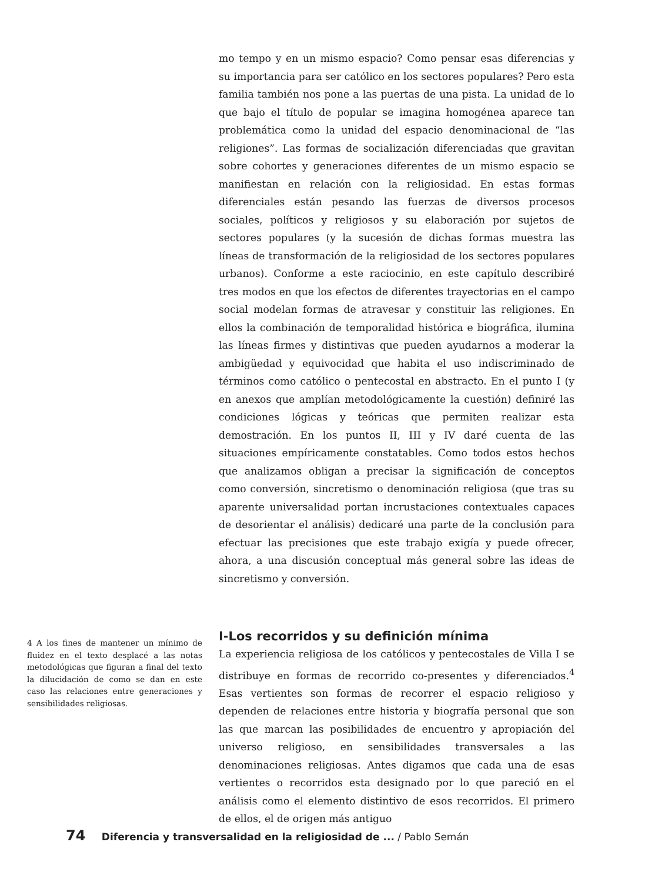mo tempo y en un mismo espacio? Como pensar esas diferencias y su importancia para ser católico en los sectores populares? Pero esta familia también nos pone a las puertas de una pista. La unidad de lo que bajo el título de popular se imagina homogénea aparece tan problemática como la unidad del espacio denominacional de “las religiones”. Las formas de socialización diferenciadas que gravitan sobre cohortes y generaciones diferentes de un mismo espacio se manifiestan en relación con la religiosidad. En estas formas diferenciales están pesando las fuerzas de diversos procesos sociales, políticos y religiosos y su elaboración por sujetos de sectores populares (y la sucesión de dichas formas muestra las líneas de transformación de la religiosidad de los sectores populares urbanos). Conforme a este raciocinio, en este capítulo describiré tres modos en que los efectos de diferentes trayectorias en el campo social modelan formas de atravesar y constituir las religiones. En ellos la combinación de temporalidad histórica e biográfica, ilumina las líneas firmes y distintivas que pueden ayudarnos a moderar la ambigüedad y equivocidad que habita el uso indiscriminado de términos como católico o pentecostal en abstracto. En el punto I (y en anexos que amplían metodológicamente la cuestión) definiré las condiciones lógicas y teóricas que permiten realizar esta demostración. En los puntos II, III y IV daré cuenta de las situaciones empíricamente constatables. Como todos estos hechos que analizamos obligan a precisar la significación de conceptos como conversión, sincretismo o denominación religiosa (que tras su aparente universalidad portan incrustaciones contextuales capaces de desorientar el análisis) dedicaré una parte de la conclusión para efectuar las precisiones que este trabajo exigía y puede ofrecer, ahora, a una discusión conceptual más general sobre las ideas de sincretismo y conversión.
I-Los recorridos y su definición mínima
La experiencia religiosa de los católicos y pentecostales de Villa I se distribuye en formas de recorrido co-presentes y diferenciados.<sup>4</sup> Esas vertientes son formas de recorrer el espacio religioso y dependen de relaciones entre historia y biografía personal que son las que marcan las posibilidades de encuentro y apropiación del universo religioso, en sensibilidades transversales a las denominaciones religiosas. Antes digamos que cada una de esas vertientes o recorridos esta designado por lo que pareció en el análisis como el elemento distintivo de esos recorridos. El primero de ellos, el de origen más antiguo
4 A los fines de mantener un mínimo de fluidez en el texto desplacé a las notas metodológicas que figuran a final del texto la dilucidación de como se dan en este caso las relaciones entre generaciones y sensibilidades religiosas.
74 Diferencia y transversalidad en la religiosidad de ... / Pablo Semán